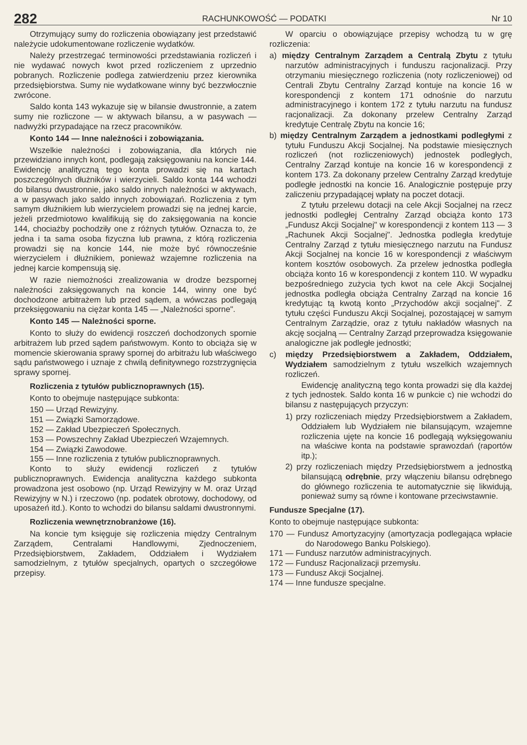282 RACHUNKOWOŚĆ — PODATKI Nr 10
Otrzymujący sumy do rozliczenia obowiązany jest przedstawić należycie udokumentowane rozliczenie wydatków.
Należy przestrzegać terminowości przedstawiania rozliczeń i nie wydawać nowych kwot przed rozliczeniem z uprzednio pobranych. Rozliczenie podlega zatwierdzeniu przez kierownika przedsiębiorstwa. Sumy nie wydatkowane winny być bezzwłocznie zwrócone.
Saldo konta 143 wykazuje się w bilansie dwustronnie, a zatem sumy nie rozliczone — w aktywach bilansu, a w pasywach — nadwyżki przypadające na rzecz pracowników.
Konto 144 — Inne należności i zobowiązania.
Wszelkie należności i zobowiązania, dla których nie przewidziano innych kont, podlegają zaksięgowaniu na koncie 144. Ewidencję analityczną tego konta prowadzi się na kartach poszczególnych dłużników i wierzycieli. Saldo konta 144 wchodzi do bilansu dwustronnie, jako saldo innych należności w aktywach, a w pasywach jako saldo innych zobowiązań. Rozliczenia z tym samym dłużnikiem lub wierzycielem prowadzi się na jednej karcie, jeżeli przedmiotowo kwalifikują się do zaksięgowania na koncie 144, chociażby pochodziły one z różnych tytułów. Oznacza to, że jedna i ta sama osoba fizyczna lub prawna, z którą rozliczenia prowadzi się na koncie 144, nie może być równocześnie wierzycielem i dłużnikiem, ponieważ wzajemne rozliczenia na jednej karcie kompensują się.
W razie niemożności zrealizowania w drodze bezspornej należności zaksięgowanych na koncie 144, winny one być dochodzone arbitrażem lub przed sądem, a wówczas podlegają przeksięgowaniu na ciężar konta 145 — „Należności sporne".
Konto 145 — Należności sporne.
Konto to służy do ewidencji roszczeń dochodzonych spornie arbitrażem lub przed sądem państwowym. Konto to obciąża się w momencie skierowania sprawy spornej do arbitrażu lub właściwego sądu państwowego i uznaje z chwilą definitywnego rozstrzygnięcia sprawy spornej.
Rozliczenia z tytułów publicznoprawnych (15).
Konto to obejmuje następujące subkonta:
150 — Urząd Rewizyjny.
151 — Związki Samorządowe.
152 — Zakład Ubezpieczeń Społecznych.
153 — Powszechny Zakład Ubezpieczeń Wzajemnych.
154 — Związki Zawodowe.
155 — Inne rozliczenia z tytułów publicznoprawnych.
Konto to służy ewidencji rozliczeń z tytułów publicznoprawnych. Ewidencja analityczna każdego subkonta prowadzona jest osobowo (np. Urząd Rewizyjny w M. oraz Urząd Rewizyjny w N.) i rzeczowo (np. podatek obrotowy, dochodowy, od uposażeń itd.). Konto to wchodzi do bilansu saldami dwustronnymi.
Rozliczenia wewnętrznobranżowe (16).
Na koncie tym księguje się rozliczenia między Centralnym Zarządem, Centralami Handlowymi, Zjednoczeniem, Przedsiębiorstwem, Zakładem, Oddziałem i Wydziałem samodzielnym, z tytułów specjalnych, opartych o szczegółowe przepisy.
W oparciu o obowiązujące przepisy wchodzą tu w grę rozliczenia:
a) między Centralnym Zarządem a Centralą Zbytu z tytułu narzutów administracyjnych i funduszu racjonalizacji. Przy otrzymaniu miesięcznego rozliczenia (noty rozliczeniowej) od Centrali Zbytu Centralny Zarząd kontuje na koncie 16 w korespondencji z kontem 171 odnośnie do narzutu administracyjnego i kontem 172 z tytułu narzutu na fundusz racjonalizacji. Za dokonany przelew Centralny Zarząd kredytuje Centralę Zbytu na koncie 16;
b) między Centralnym Zarządem a jednostkami podległymi z tytułu Funduszu Akcji Socjalnej. Na podstawie miesięcznych rozliczeń (not rozliczeniowych) jednostek podległych, Centralny Zarząd kontuje na koncie 16 w korespondencji z kontem 173. Za dokonany przelew Centralny Zarząd kredytuje podległe jednostki na koncie 16. Analogicznie postępuje przy zaliczeniu przypadającej wpłaty na poczet dotacji.
Z tytułu przelewu dotacji na cele Akcji Socjalnej na rzecz jednostki podległej Centralny Zarząd obciąża konto 173 „Fundusz Akcji Socjalnej" w korespondencji z kontem 113 — 3 „Rachunek Akcji Socjalnej". Jednostka podległa kredytuje Centralny Zarząd z tytułu miesięcznego narzutu na Fundusz Akcji Socjalnej na koncie 16 w korespondencji z właściwym kontem kosztów osobowych. Za przelew jednostka podległa obciąża konto 16 w korespondencji z kontem 110. W wypadku bezpośredniego zużycia tych kwot na cele Akcji Socjalnej jednostka podległa obciąża Centralny Zarząd na koncie 16 kredytując tą kwotą konto „Przychodów akcji socjalnej". Z tytułu części Funduszu Akcji Socjalnej, pozostającej w samym Centralnym Zarządzie, oraz z tytułu nakładów własnych na akcję socjalną — Centralny Zarząd przeprowadza księgowanie analogiczne jak podległe jednostki;
c) między Przedsiębiorstwem a Zakładem, Oddziałem, Wydziałem samodzielnym z tytułu wszelkich wzajemnych rozliczeń.
Ewidencję analityczną tego konta prowadzi się dla każdej z tych jednostek. Saldo konta 16 w punkcie c) nie wchodzi do bilansu z następujących przyczyn:
1) przy rozliczeniach między Przedsiębiorstwem a Zakładem, Oddziałem lub Wydziałem nie bilansującym, wzajemne rozliczenia ujęte na koncie 16 podlegają wyksięgowaniu na właściwe konta na podstawie sprawozdań (raportów itp.);
2) przy rozliczeniach między Przedsiębiorstwem a jednostką bilansującą odrębnie, przy włączeniu bilansu odrębnego do głównego rozliczenia te automatycznie się likwidują, ponieważ sumy są równe i kontowane przeciwstawnie.
Fundusze Specjalne (17).
Konto to obejmuje następujące subkonta:
170 — Fundusz Amortyzacyjny (amortyzacja podlegająca wpłacie do Narodowego Banku Polskiego).
171 — Fundusz narzutów administracyjnych.
172 — Fundusz Racjonalizacji przemysłu.
173 — Fundusz Akcji Socjalnej.
174 — Inne fundusze specjalne.